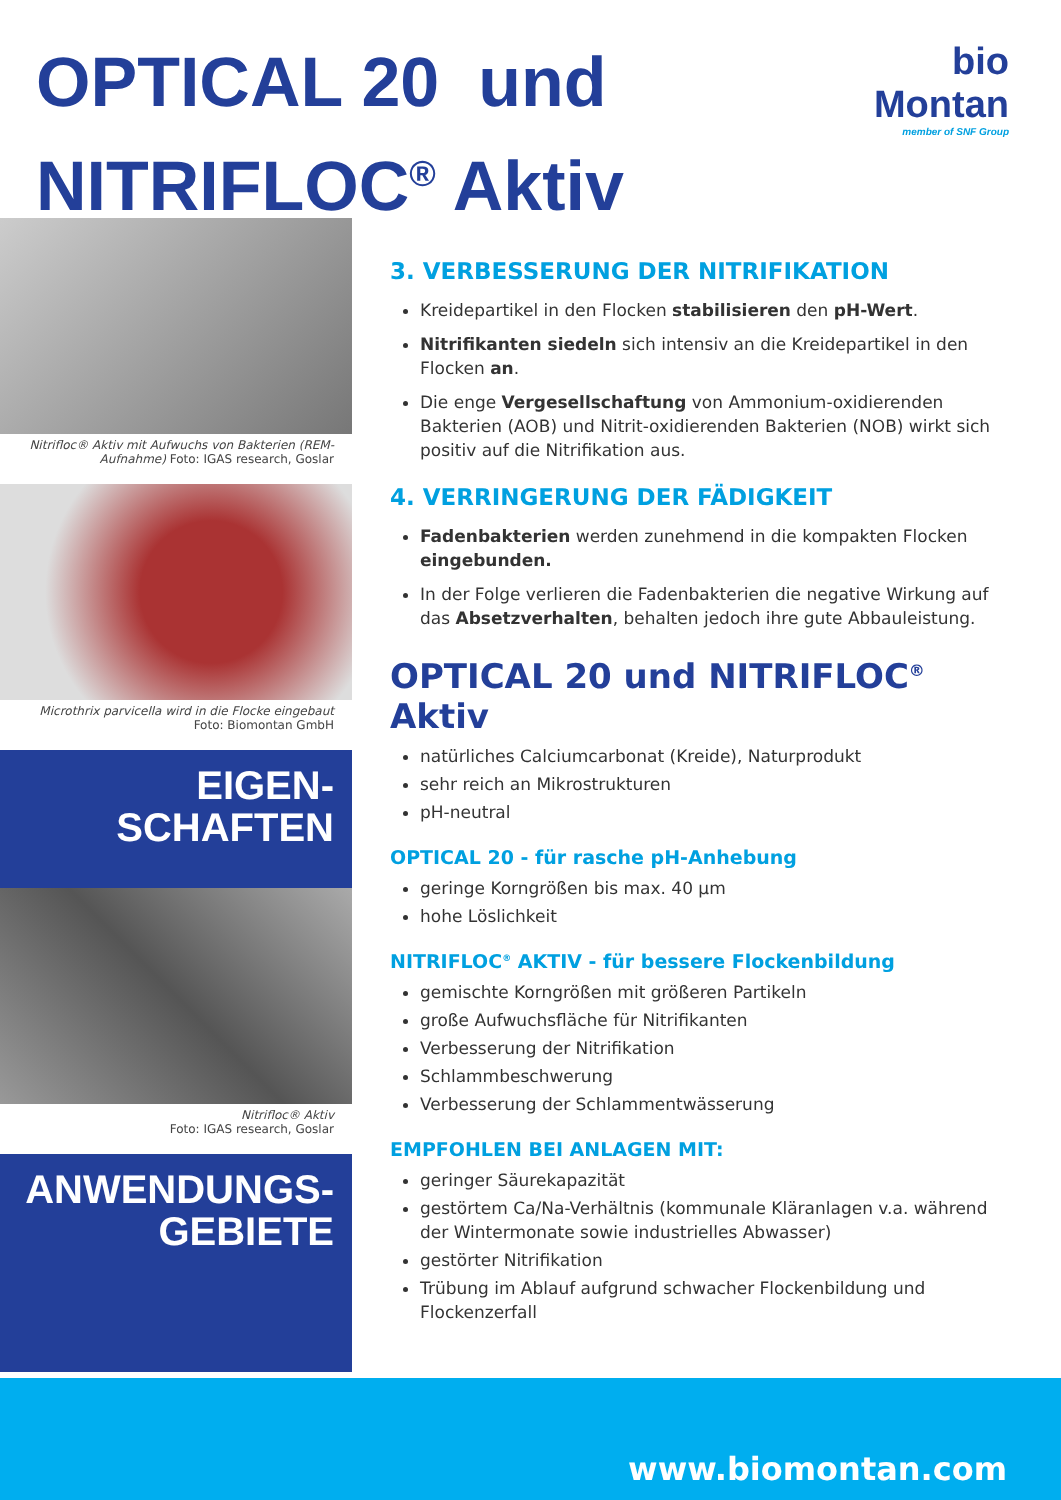OPTICAL 20 und
NITRIFLOC<sup>®</sup> Aktiv
bio
Montan
member of SNF Group
Nitrifloc® Aktiv mit Aufwuchs von Bakterien (REM-Aufnahme) Foto: IGAS research, Goslar
Microthrix parvicella wird in die Flocke eingebaut
Foto: Biomontan GmbH
EIGEN-
SCHAFTEN
Nitrifloc® Aktiv
Foto: IGAS research, Goslar
ANWENDUNGS-
GEBIETE
3. VERBESSERUNG DER NITRIFIKATION
Kreidepartikel in den Flocken stabilisieren den pH-Wert.
Nitrifikanten siedeln sich intensiv an die Kreidepartikel in den Flocken an.
Die enge Vergesellschaftung von Ammonium-oxidierenden Bakterien (AOB) und Nitrit-oxidierenden Bakterien (NOB) wirkt sich positiv auf die Nitrifikation aus.
4. VERRINGERUNG DER FÄDIGKEIT
Fadenbakterien werden zunehmend in die kompakten Flocken eingebunden.
In der Folge verlieren die Fadenbakterien die negative Wirkung auf das Absetzverhalten, behalten jedoch ihre gute Abbauleistung.
OPTICAL 20 und NITRIFLOC<sup>®</sup> Aktiv
natürliches Calciumcarbonat (Kreide), Naturprodukt
sehr reich an Mikrostrukturen
pH-neutral
OPTICAL 20 - für rasche pH-Anhebung
geringe Korngrößen bis max. 40 µm
hohe Löslichkeit
NITRIFLOC<sup>®</sup> AKTIV - für bessere Flockenbildung
gemischte Korngrößen mit größeren Partikeln
große Aufwuchsfläche für Nitrifikanten
Verbesserung der Nitrifikation
Schlammbeschwerung
Verbesserung der Schlammentwässerung
EMPFOHLEN BEI ANLAGEN MIT:
geringer Säurekapazität
gestörtem Ca/Na-Verhältnis (kommunale Kläranlagen v.a. während der Wintermonate sowie industrielles Abwasser)
gestörter Nitrifikation
Trübung im Ablauf aufgrund schwacher Flockenbildung und Flockenzerfall
www.biomontan.com